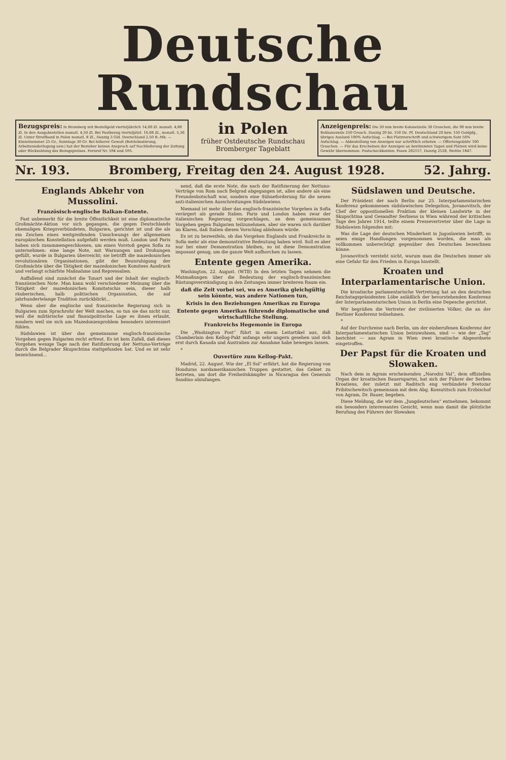Deutsche Rundschau
Bezugspreis: In Bromberg mit Bestellgeld vierteljährlich 14,00 Zl. monatl. 4,80 Zl. In den Ausgabestellen monatl. 4,50 Zl. Bei Postbezug vierteljährl. 16,08 Zl., monatl. 5,36 Zl. Unter Streifband in Polen monatl. 8 Zl., Danzig 3 Gld. Deutschland 2,50 R.-Mk. — Einzelnummer 25 Gr., Sonntags 30 Gr. Bei höherer Gewalt (Betriebsstörung, Arbeitsniederlegung usw.) hat der Bezieher keinen Anspruch auf Nachlieferung der Zeitung oder Rückzahlung des Bezugspreises. Fernruf Nr. 594 und 595.
in Polen
früher Ostdeutsche Rundschau
Bromberger Tageblatt
Anzeigenpreis: Die 30 mm breite Kolonelzeile 30 Groschen, die 90 mm breite Reklamezeile 250 Grosch. Danzig 20 bz. 150 Dz. Pf. Deutschland 20 bzw. 150 Goldpfg., übriges Ausland 100% Aufschlag. — Bei Platzvorschrift und schwierigem Satz 50% Aufschlag. — Abbestellung von Anzeigen nur schriftlich erbeten. — Offertengebühr 100 Groschen. — Für das Erscheinen der Anzeigen an bestimmten Tagen und Plätzen wird keine Gewähr übernommen. Postscheckkonten: Posen 202157, Danzig 2528, Stettin 1847.
Nr. 193. Bromberg, Freitag den 24. August 1928. 52. Jahrg.
Englands Abkehr von Mussolini.
Französisch-englische Balkan-Entente.
Fast unbemerkt für die breite Öffentlichkeit ist eine diplomatische Großmächte-Aktion vor sich gegangen, die gegen Deutschlands ehemaligen Kriegsverbündeten, Bulgarien, gerichtet ist und die als ein Zeichen eines weitgreifenden Umschwungs der allgemeinen europäischen Konstellation aufgefaßt werden muß. London und Paris haben sich zusammengeschlossen, um einen Vorstoß gegen Sofia zu unternehmen: eine lange Note, mit Warnungen und Drohungen gefüllt, wurde in Bulgarien überreicht; sie betrifft die mazedonischen revolutionären Organisationen, gibt der Beunruhigung der Großmächte über die Tätigkeit der mazedonischen Komitees Ausdruck und verlangt schärfste Maßnahme und Repressalien.
Auffallend sind zunächst die Tonart und der Inhalt der englisch-französischen Note. Man kann wohl verschiedener Meinung über die Tätigkeit der mazedonischen Komitatschis sein, dieser halb räuberischen, halb politischen Organisation, die auf jahrhundertelange Tradition zurückblickt...
Wenn aber die englische und französische Regierung sich in Bulgarien zum Sprachrohr der Welt machen, so tun sie das nicht nur, weil die militärische und finanzpolitische Lage es ihnen erlaubt, sondern weil sie sich am Mazedonienproblem besonders interessiert fühlen.
Südslawien ist über das gemeinsame englisch-französische Vorgehen gegen Bulgarien recht erfreut. Es ist kein Zufall, daß dieses Vorgehen wenige Tage nach der Ratifizierung der Nettuno-Verträge durch die Belgrader Skupschtina stattgefunden hat. Und es ist sehr bezeichnend...
nend, daß die erste Note, die nach der Ratifizierung der Nettuno-Verträge von Rom nach Belgrad abgegangen ist, alles andere als eine Freundesbotschaft war, sondern eine Sühneforderung für die neuen anti-italienischen Ausschreitungen Südslawiens.
Niemand ist mehr über das englisch-französische Vorgehen in Sofia verärgert als gerade Italien. Paris und London haben zwar der italienischen Regierung vorgeschlagen, an dem gemeinsamen Vorgehen gegen Bulgarien teilzunehmen, aber sie waren sich darüber im Klaren, daß Italien diesen Vorschlag ablehnen würde.
Es ist zu bezweifeln, ob das Vorgehen Englands und Frankreichs in Sofia mehr als eine demonstrative Bedeutung haben wird. Soll es aber nur bei einer Demonstration bleiben, so ist diese Demonstration imposant genug, um die ganze Welt aufhorchen zu lassen.
Entente gegen Amerika.
Washington, 22. August. (WTB) In den letzten Tagen nehmen die Mutmaßungen über die Bedeutung der englisch-französischen Rüstungsverständigung in den Zeitungen immer breiteren Raum ein.
daß die Zeit vorbei sei, wo es Amerika gleichgültig sein könnte, was andere Nationen tun,
Krisis in den Beziehungen Amerikas zu Europa
Entente gegen Amerikas führende diplomatische und wirtschaftliche Stellung.
Frankreichs Hegemonie in Europa
Die „Washington Post“ führt in einem Leitartikel aus, daß Chamberlain den Kellog-Pakt anfangs sehr ungern gesehen und sich erst durch Kanada und Australien zur Annahme habe bewegen lassen.
*
Ouvertüre zum Kellog-Pakt.
Madrid, 22. August. Wie der „El Sol“ erfährt, hat die Regierung von Honduras nordamerikanischen Truppen gestattet, das Gebiet zu betreten, um dort die Freiheitskämpfer in Nicaragua des Generals Sandino abzufangen.
Südslawen und Deutsche.
Der Präsident der nach Berlin zur 25. Interparlamentarischen Konferenz gekommenen südslawischen Delegation, Jovanovitsch, der Chef der oppositionellen Fraktion der kleinen Landwirte in der Skupschtina und Gesandter Serbiens in Wien während der kritischen Tage des Jahres 1914, teilte einem Pressevertreter über die Lage in Südslawien folgendes mit:
Was die Lage der deutschen Minderheit in Jugoslawien betrifft, so seien einige Handlungen vorgenommen worden, die man als vollkommen unberechtigt gegenüber den Deutschen bezeichnen könne.
Jovanovitsch versteht nicht, warum man die Deutschen immer als eine Gefahr für den Frieden in Europa hinstellt.
Kroaten und Interparlamentarische Union.
Die kroatische parlamentarische Vertretung hat an den deutschen Reichstagspräsidenten Löbe anläßlich der bevorstehenden Konferenz der Interparlamentarischen Union in Berlin eine Depesche gerichtet.
Wir begrüßen die Vertreter der zivilisierten Völker, die an der Berliner Konferenz teilnehmen.
*
Auf der Durchreise nach Berlin, um der einberufenen Konferenz der Interparlamentarischen Union beizuwohnen, sind — wie der „Tag“ berichtet — aus Agram in Wien zwei kroatische Abgeordnete eingetroffen.
Der Papst für die Kroaten und Slowaken.
Nach dem in Agram erscheinenden „Narodni Val“, dem offiziellen Organ der kroatischen Bauernpartei, hat sich der Führer der Serben Kroatiens, der zuletzt mit Raditsch eng verbündete Svetozar Pribitschewitsch gemeinsam mit dem Abg. Kossutitsch zum Erzbischof von Agram, Dr. Bauer, begeben.
Diese Meldung, die wir dem „Jungdeutschen“ entnehmen, bekommt ein besonders interessantes Gesicht, wenn man damit die plötzliche Berufung des Führers der Slowaken